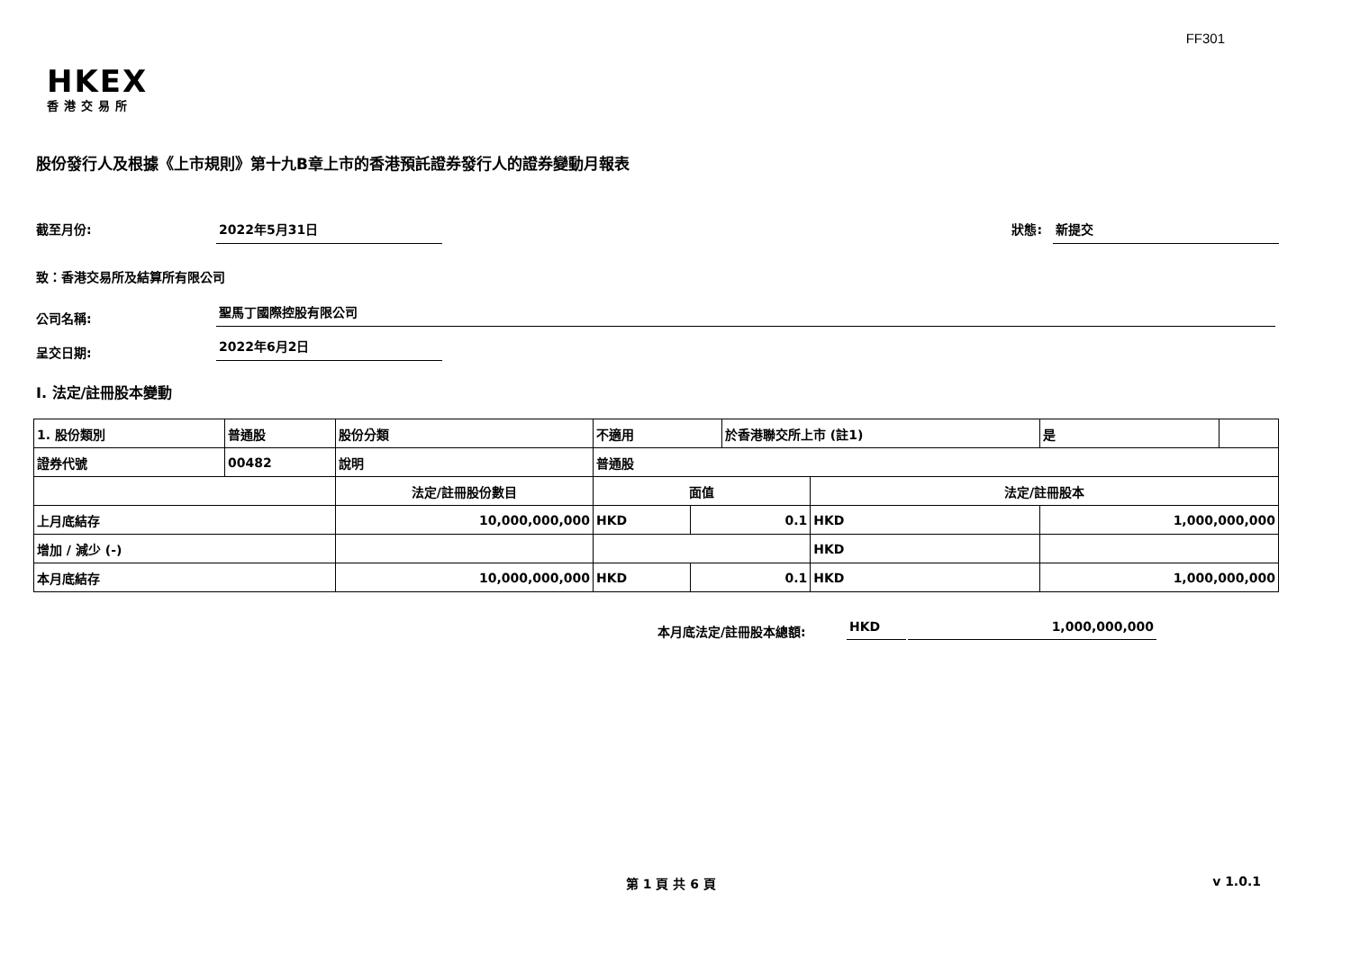FF301
HKEX
香港交易所
股份發行人及根據《上市規則》第十九B章上市的香港預託證券發行人的證券變動月報表
截至月份: 2022年5月31日
狀態: 新提交
致：香港交易所及結算所有限公司
公司名稱: 聖馬丁國際控股有限公司
呈交日期: 2022年6月2日
I. 法定/註冊股本變動
| 1. 股份類別 | 普通股 | 股份分類 | 不適用 | | 於香港聯交所上市 (註1) | | 是 | |
| 證券代號 | 00482 | 說明 | 普通股 | | | | | |
| | | 法定/註冊股份數目 | 面值 | | | 法定/註冊股本 | | |
| 上月底結存 | | 10,000,000,000 | HKD | 0.1 | | HKD | 1,000,000,000 | |
| 增加 / 減少 (-) | | | | | | HKD | | |
| 本月底結存 | | 10,000,000,000 | HKD | 0.1 | | HKD | 1,000,000,000 | |
本月底法定/註冊股本總額: HKD 1,000,000,000
第 1 頁 共 6 頁 v 1.0.1